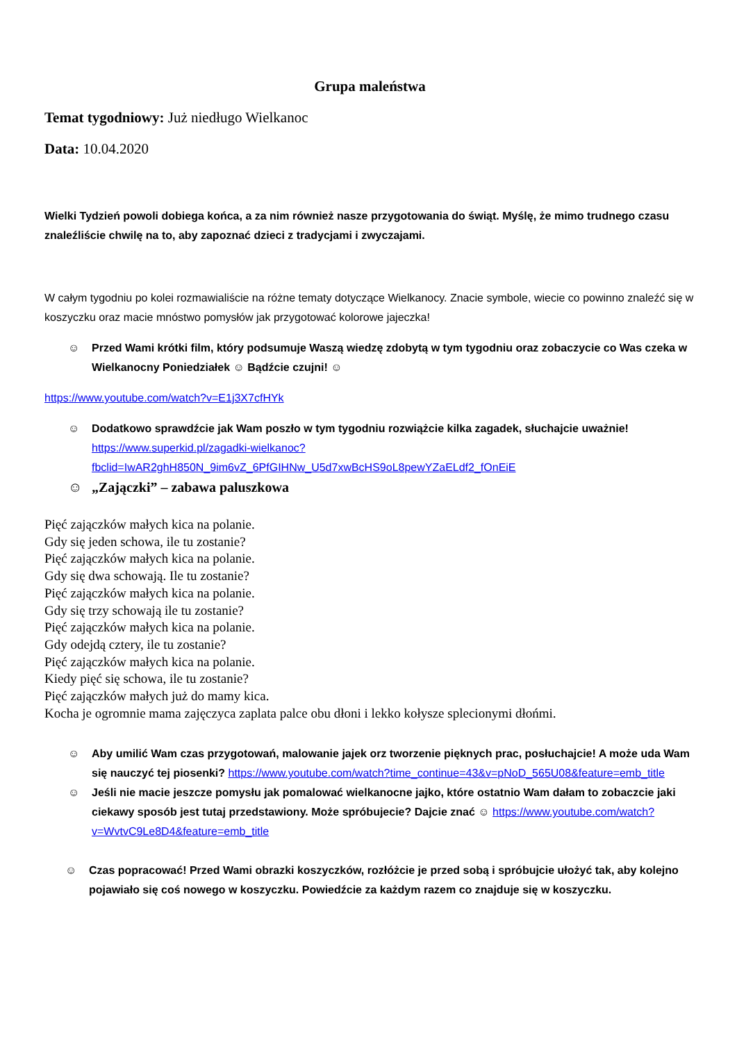Grupa maleństwa
Temat tygodniowy: Już niedługo Wielkanoc
Data: 10.04.2020
Wielki Tydzień powoli dobiega końca, a za nim również nasze przygotowania do świąt. Myślę, że mimo trudnego czasu znaleźliście chwilę na to, aby zapoznać dzieci z tradycjami i zwyczajami.
W całym tygodniu po kolei rozmawialiście na różne tematy dotyczące Wielkanocy. Znacie symbole, wiecie co powinno znaleźć się w koszyczku oraz macie mnóstwo pomysłów jak przygotować kolorowe jajeczka!
☺ Przed Wami krótki film, który podsumuje Waszą wiedzę zdobytą w tym tygodniu oraz zobaczycie co Was czeka w Wielkanocny Poniedziałek ☺ Bądźcie czujni! ☺
https://www.youtube.com/watch?v=E1j3X7cfHYk
☺ Dodatkowo sprawdźcie jak Wam poszło w tym tygodniu rozwiążcie kilka zagadek, słuchajcie uważnie! https://www.superkid.pl/zagadki-wielkanoc?fbclid=IwAR2ghH850N_9im6vZ_6PfGIHNw_U5d7xwBcHS9oL8pewYZaELdf2_fOnEiE
☺ „Zajączki” – zabawa paluszkowa
Pięć zajączków małych kica na polanie.
Gdy się jeden schowa, ile tu zostanie?
Pięć zajączków małych kica na polanie.
Gdy się dwa schowają. Ile tu zostanie?
Pięć zajączków małych kica na polanie.
Gdy się trzy schowają ile tu zostanie?
Pięć zajączków małych kica na polanie.
Gdy odejdą cztery, ile tu zostanie?
Pięć zajączków małych kica na polanie.
Kiedy pięć się schowa, ile tu zostanie?
Pięć zajączków małych już do mamy kica.
Kocha je ogromnie mama zajęczyca zaplata palce obu dłoni i lekko kołysze splecionymi dłońmi.
☺ Aby umilić Wam czas przygotowań, malowanie jajek orz tworzenie pięknych prac, posłuchajcie! A może uda Wam się nauczyć tej piosenki? https://www.youtube.com/watch?time_continue=43&v=pNoD_565U08&feature=emb_title
☺ Jeśli nie macie jeszcze pomysłu jak pomalować wielkanocne jajko, które ostatnio Wam dałam to zobaczcie jaki ciekawy sposób jest tutaj przedstawiony. Może spróbujecie? Dajcie znać ☺ https://www.youtube.com/watch?v=WvtvC9Le8D4&feature=emb_title
☺ Czas popracować! Przed Wami obrazki koszyczków, rozłóżcie je przed sobą i spróbujcie ułożyć tak, aby kolejno pojawiało się coś nowego w koszyczku. Powiedźcie za każdym razem co znajduje się w koszyczku.